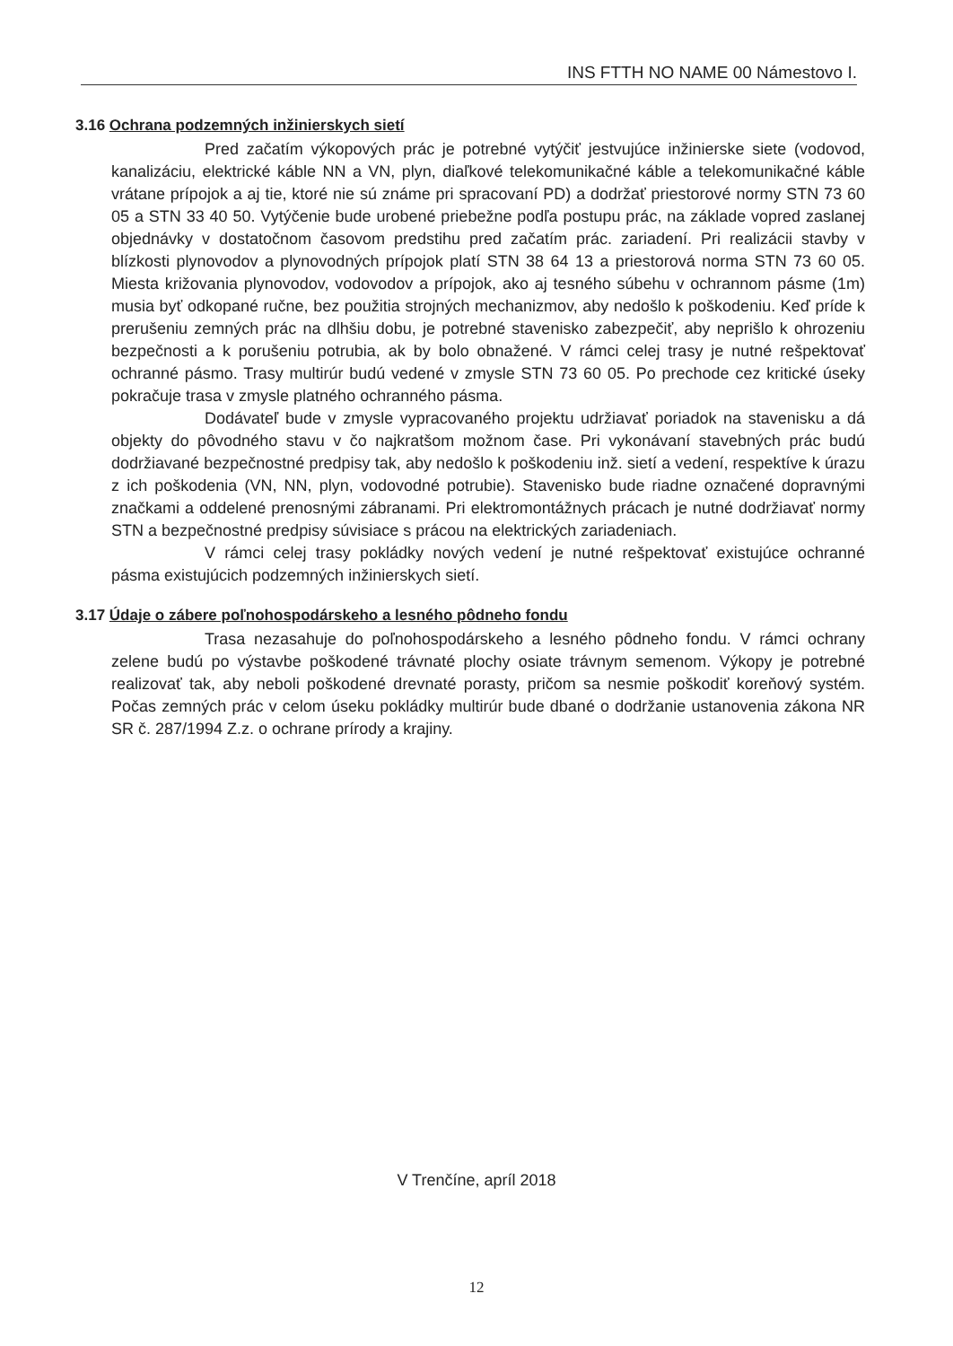INS FTTH NO NAME 00 Námestovo I.
3.16 Ochrana podzemných inžinierskych sietí
Pred začatím výkopových prác je potrebné vytýčiť jestvujúce inžinierske siete (vodovod, kanalizáciu, elektrické káble NN a VN, plyn, diaľkové telekomunikačné káble a telekomunikačné káble vrátane prípojok a aj tie, ktoré nie sú známe pri spracovaní PD) a dodržať priestorové normy STN 73 60 05 a STN 33 40 50. Vytýčenie bude urobené priebežne podľa postupu prác, na základe vopred zaslanej objednávky v dostatočnom časovom predstihu pred začatím prác. zariadení. Pri realizácii stavby v blízkosti plynovodov a plynovodných prípojok platí STN 38 64 13 a priestorová norma STN 73 60 05. Miesta križovania plynovodov, vodovodov a prípojok, ako aj tesného súbehu v ochrannom pásme (1m) musia byť odkopané ručne, bez použitia strojných mechanizmov, aby nedošlo k poškodeniu. Keď príde k prerušeniu zemných prác na dlhšiu dobu, je potrebné stavenisko zabezpečiť, aby neprišlo k ohrozeniu bezpečnosti a k porušeniu potrubia, ak by bolo obnažené. V rámci celej trasy je nutné rešpektovať ochranné pásmo. Trasy multirúr budú vedené v zmysle STN 73 60 05. Po prechode cez kritické úseky pokračuje trasa v zmysle platného ochranného pásma.
Dodávateľ bude v zmysle vypracovaného projektu udržiavať poriadok na stavenisku a dá objekty do pôvodného stavu v čo najkratšom možnom čase. Pri vykonávaní stavebných prác budú dodržiavané bezpečnostné predpisy tak, aby nedošlo k poškodeniu inž. sietí a vedení, respektíve k úrazu z ich poškodenia (VN, NN, plyn, vodovodné potrubie). Stavenisko bude riadne označené dopravnými značkami a oddelené prenosnými zábranami. Pri elektromontážnych prácach je nutné dodržiavať normy STN a bezpečnostné predpisy súvisiace s prácou na elektrických zariadeniach.
V rámci celej trasy pokládky nových vedení je nutné rešpektovať existujúce ochranné pásma existujúcich podzemných inžinierskych sietí.
3.17 Údaje o zábere poľnohospodárskeho a lesného pôdneho fondu
Trasa nezasahuje do poľnohospodárskeho a lesného pôdneho fondu. V rámci ochrany zelene budú po výstavbe poškodené trávnaté plochy osiate trávnym semenom. Výkopy je potrebné realizovať tak, aby neboli poškodené drevnaté porasty, pričom sa nesmie poškodiť koreňový systém. Počas zemných prác v celom úseku pokládky multirúr bude dbané o dodržanie ustanovenia zákona NR SR č. 287/1994 Z.z. o ochrane prírody a krajiny.
V Trenčíne, apríl 2018
12